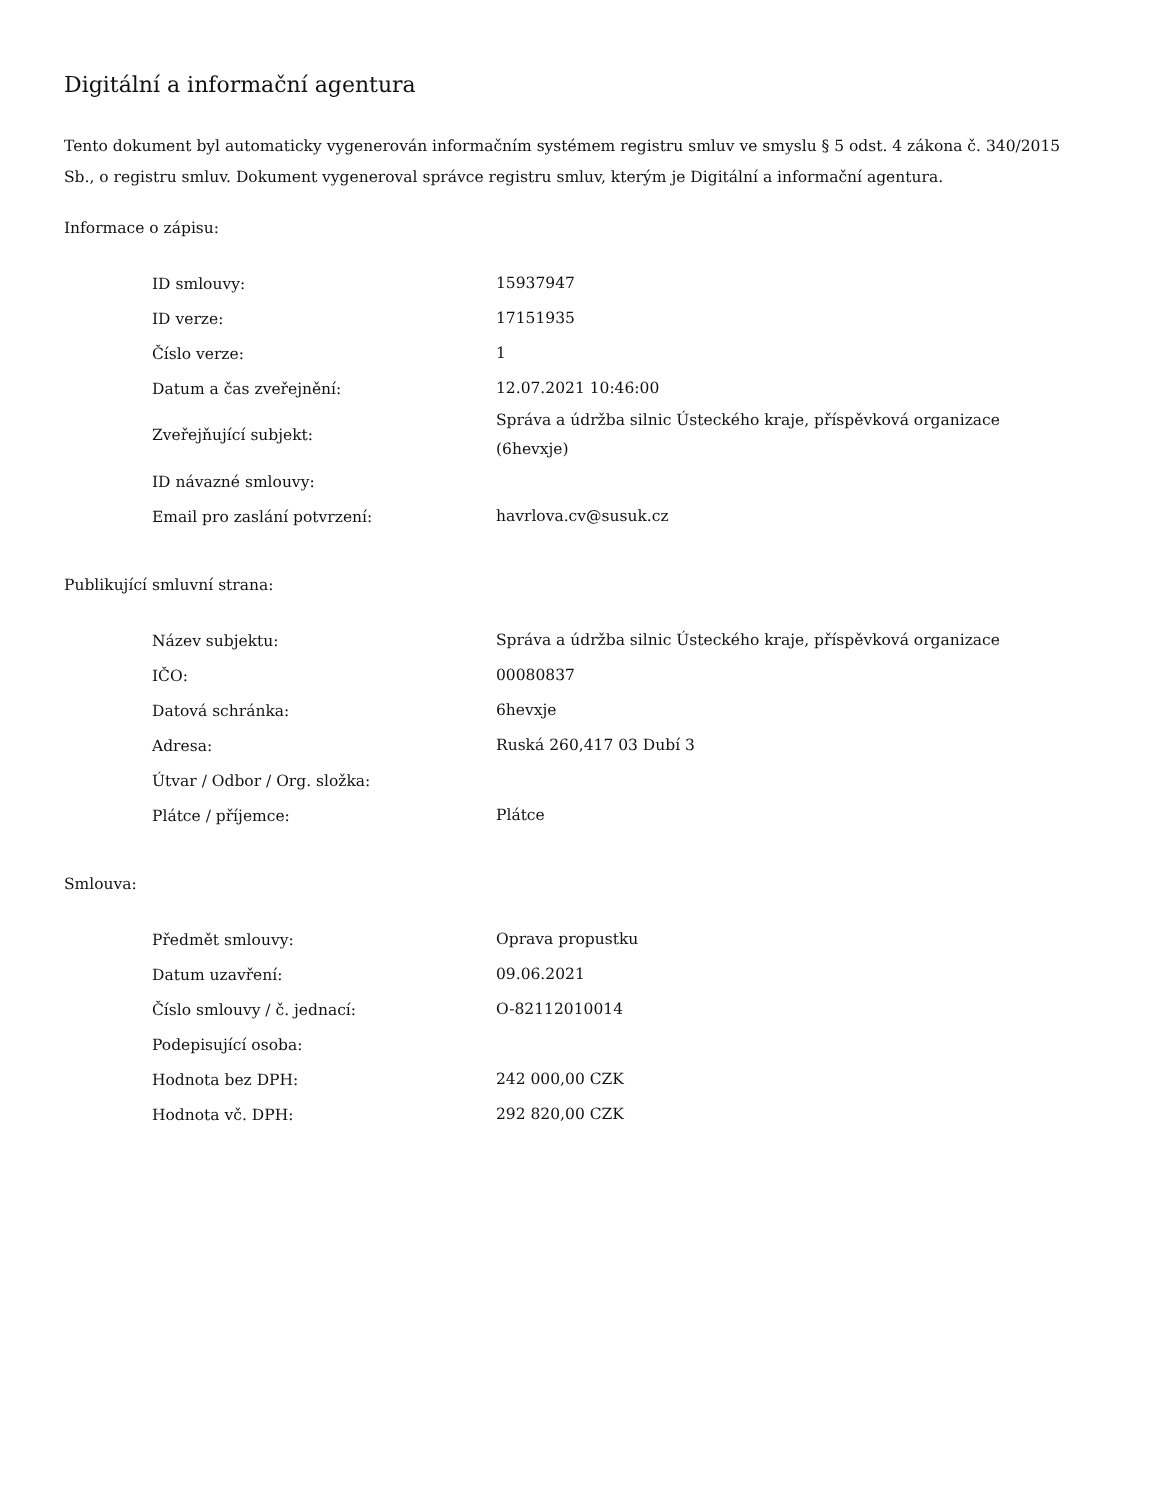Digitální a informační agentura
Tento dokument byl automaticky vygenerován informačním systémem registru smluv ve smyslu § 5 odst. 4 zákona č. 340/2015 Sb., o registru smluv. Dokument vygeneroval správce registru smluv, kterým je Digitální a informační agentura.
Informace o zápisu:
| ID smlouvy: | 15937947 |
| ID verze: | 17151935 |
| Číslo verze: | 1 |
| Datum a čas zveřejnění: | 12.07.2021 10:46:00 |
| Zveřejňující subjekt: | Správa a údržba silnic Ústeckého kraje, příspěvková organizace (6hevxje) |
| ID návazné smlouvy: | |
| Email pro zaslání potvrzení: | havrlova.cv@susuk.cz |
Publikující smluvní strana:
| Název subjektu: | Správa a údržba silnic Ústeckého kraje, příspěvková organizace |
| IČO: | 00080837 |
| Datová schránka: | 6hevxje |
| Adresa: | Ruská 260,417 03 Dubí 3 |
| Útvar / Odbor / Org. složka: | |
| Plátce / příjemce: | Plátce |
Smlouva:
| Předmět smlouvy: | Oprava propustku |
| Datum uzavření: | 09.06.2021 |
| Číslo smlouvy / č. jednací: | O-82112010014 |
| Podepisující osoba: | |
| Hodnota bez DPH: | 242 000,00 CZK |
| Hodnota vč. DPH: | 292 820,00 CZK |